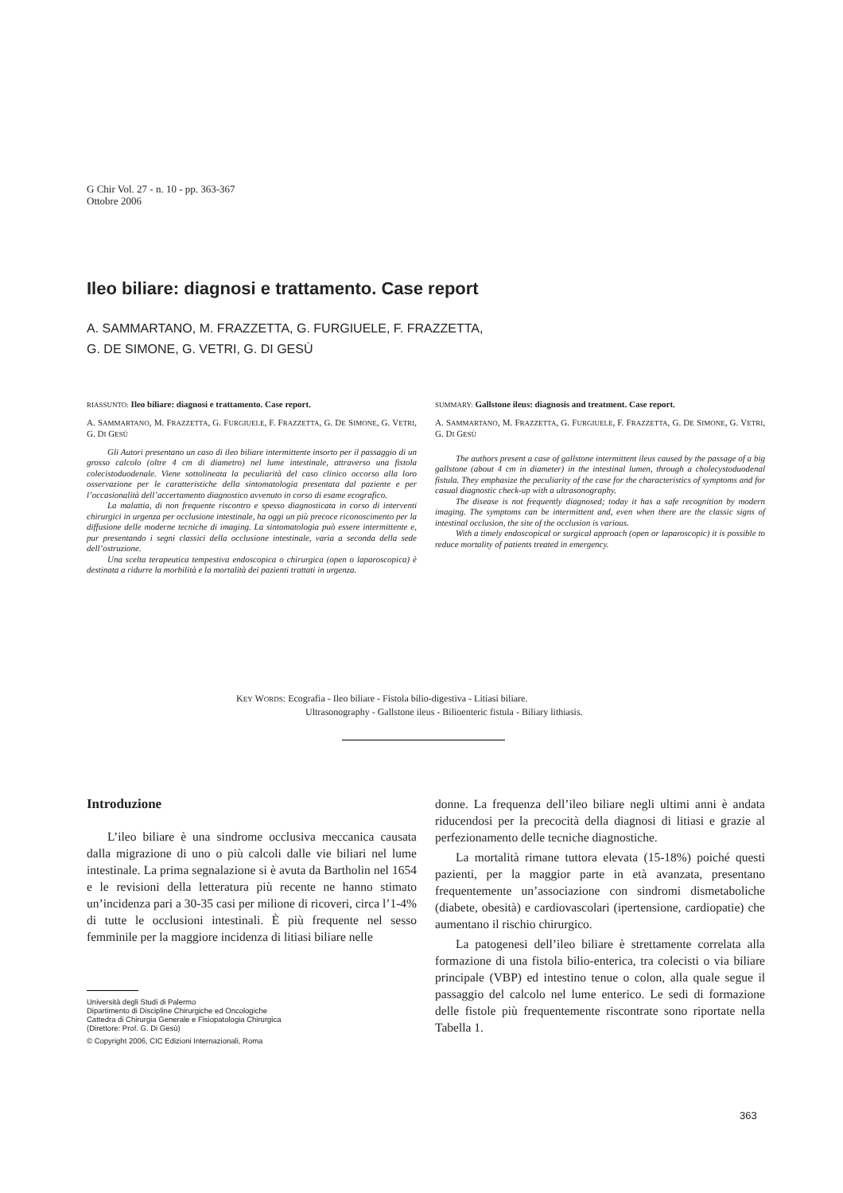G Chir Vol. 27 - n. 10 - pp. 363-367
Ottobre 2006
Ileo biliare: diagnosi e trattamento. Case report
A. SAMMARTANO, M. FRAZZETTA, G. FURGIUELE, F. FRAZZETTA,
G. DE SIMONE, G. VETRI, G. DI GESÙ
RIASSUNTO: Ileo biliare: diagnosi e trattamento. Case report.
A. SAMMARTANO, M. FRAZZETTA, G. FURGIUELE, F. FRAZZETTA, G. DE SIMONE, G. VETRI, G. DI GESÙ
Gli Autori presentano un caso di ileo biliare intermittente insorto per il passaggio di un grosso calcolo (oltre 4 cm di diametro) nel lume intestinale, attraverso una fistola colecistoduodenale. Viene sottolineata la peculiarità del caso clinico occorso alla loro osservazione per le caratteristiche della sintomatologia presentata dal paziente e per l’occasionalità dell’accertamento diagnostico avvenuto in corso di esame ecografico.
La malattia, di non frequente riscontro e spesso diagnosticata in corso di interventi chirurgici in urgenza per occlusione intestinale, ha oggi un più precoce riconoscimento per la diffusione delle moderne tecniche di imaging. La sintomatologia può essere intermittente e, pur presentando i segni classici della occlusione intestinale, varia a seconda della sede dell’ostruzione.
Una scelta terapeutica tempestiva endoscopica o chirurgica (open o laparoscopica) è destinata a ridurre la morbilità e la mortalità dei pazienti trattati in urgenza.
SUMMARY: Gallstone ileus: diagnosis and treatment. Case report.
A. SAMMARTANO, M. FRAZZETTA, G. FURGIUELE, F. FRAZZETTA, G. DE SIMONE, G. VETRI, G. DI GESÙ
The authors present a case of gallstone intermittent ileus caused by the passage of a big gallstone (about 4 cm in diameter) in the intestinal lumen, through a cholecystoduodenal fistula. They emphasize the peculiarity of the case for the characteristics of symptoms and for casual diagnostic check-up with a ultrasonography.
The disease is not frequently diagnosed; today it has a safe recognition by modern imaging. The symptoms can be intermittent and, even when there are the classic signs of intestinal occlusion, the site of the occlusion is various.
With a timely endoscopical or surgical approach (open or laparoscopic) it is possible to reduce mortality of patients treated in emergency.
KEY WORDS: Ecografia - Ileo biliare - Fistola bilio-digestiva - Litiasi biliare.
Ultrasonography - Gallstone ileus - Bilioenteric fistula - Biliary lithiasis.
Introduzione
L’ileo biliare è una sindrome occlusiva meccanica causata dalla migrazione di uno o più calcoli dalle vie biliari nel lume intestinale. La prima segnalazione si è avuta da Bartholin nel 1654 e le revisioni della letteratura più recente ne hanno stimato un’incidenza pari a 30-35 casi per milione di ricoveri, circa l’1-4% di tutte le occlusioni intestinali. È più frequente nel sesso femminile per la maggiore incidenza di litiasi biliare nelle
donne. La frequenza dell’ileo biliare negli ultimi anni è andata riducendosi per la precocità della diagnosi di litiasi e grazie al perfezionamento delle tecniche diagnostiche.
La mortalità rimane tuttora elevata (15-18%) poiché questi pazienti, per la maggior parte in età avanzata, presentano frequentemente un’associazione con sindromi dismetaboliche (diabete, obesità) e cardiovascolari (ipertensione, cardiopatie) che aumentano il rischio chirurgico.
La patogenesi dell’ileo biliare è strettamente correlata alla formazione di una fistola bilio-enterica, tra colecisti o via biliare principale (VBP) ed intestino tenue o colon, alla quale segue il passaggio del calcolo nel lume enterico. Le sedi di formazione delle fistole più frequentemente riscontrate sono riportate nella Tabella 1.
Università degli Studi di Palermo
Dipartimento di Discipline Chirurgiche ed Oncologiche
Cattedra di Chirurgia Generale e Fisiopatologia Chirurgica
(Direttore: Prof. G. Di Gesù)
© Copyright 2006, CIC Edizioni Internazionali, Roma
363